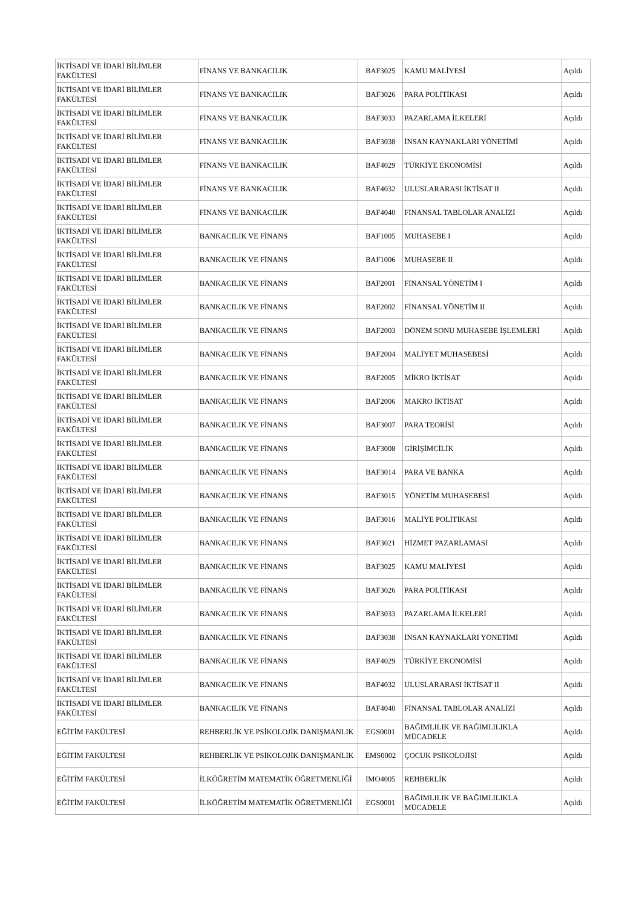| İKTİSADİ VE İDARİ BİLİMLER FAKÜLTESİ | FİNANS VE BANKACILIK | BAF3025 | KAMU MALİYESİ | Açıldı |
| İKTİSADİ VE İDARİ BİLİMLER FAKÜLTESİ | FİNANS VE BANKACILIK | BAF3026 | PARA POLİTİKASI | Açıldı |
| İKTİSADİ VE İDARİ BİLİMLER FAKÜLTESİ | FİNANS VE BANKACILIK | BAF3033 | PAZARLAMA İLKELERİ | Açıldı |
| İKTİSADİ VE İDARİ BİLİMLER FAKÜLTESİ | FİNANS VE BANKACILIK | BAF3038 | İNSAN KAYNAKLARI YÖNETİMİ | Açıldı |
| İKTİSADİ VE İDARİ BİLİMLER FAKÜLTESİ | FİNANS VE BANKACILIK | BAF4029 | TÜRKİYE EKONOMİSİ | Açıldı |
| İKTİSADİ VE İDARİ BİLİMLER FAKÜLTESİ | FİNANS VE BANKACILIK | BAF4032 | ULUSLARARASI İKTİSAT II | Açıldı |
| İKTİSADİ VE İDARİ BİLİMLER FAKÜLTESİ | FİNANS VE BANKACILIK | BAF4040 | FİNANSAL TABLOLAR ANALİZİ | Açıldı |
| İKTİSADİ VE İDARİ BİLİMLER FAKÜLTESİ | BANKACILIK VE FİNANS | BAF1005 | MUHASEBE I | Açıldı |
| İKTİSADİ VE İDARİ BİLİMLER FAKÜLTESİ | BANKACILIK VE FİNANS | BAF1006 | MUHASEBE II | Açıldı |
| İKTİSADİ VE İDARİ BİLİMLER FAKÜLTESİ | BANKACILIK VE FİNANS | BAF2001 | FİNANSAL YÖNETİM I | Açıldı |
| İKTİSADİ VE İDARİ BİLİMLER FAKÜLTESİ | BANKACILIK VE FİNANS | BAF2002 | FİNANSAL YÖNETİM II | Açıldı |
| İKTİSADİ VE İDARİ BİLİMLER FAKÜLTESİ | BANKACILIK VE FİNANS | BAF2003 | DÖNEM SONU MUHASEBE İŞLEMLERİ | Açıldı |
| İKTİSADİ VE İDARİ BİLİMLER FAKÜLTESİ | BANKACILIK VE FİNANS | BAF2004 | MALİYET MUHASEBESİ | Açıldı |
| İKTİSADİ VE İDARİ BİLİMLER FAKÜLTESİ | BANKACILIK VE FİNANS | BAF2005 | MİKRO İKTİSAT | Açıldı |
| İKTİSADİ VE İDARİ BİLİMLER FAKÜLTESİ | BANKACILIK VE FİNANS | BAF2006 | MAKRO İKTİSAT | Açıldı |
| İKTİSADİ VE İDARİ BİLİMLER FAKÜLTESİ | BANKACILIK VE FİNANS | BAF3007 | PARA TEORİSİ | Açıldı |
| İKTİSADİ VE İDARİ BİLİMLER FAKÜLTESİ | BANKACILIK VE FİNANS | BAF3008 | GİRİŞİMCİLİK | Açıldı |
| İKTİSADİ VE İDARİ BİLİMLER FAKÜLTESİ | BANKACILIK VE FİNANS | BAF3014 | PARA VE BANKA | Açıldı |
| İKTİSADİ VE İDARİ BİLİMLER FAKÜLTESİ | BANKACILIK VE FİNANS | BAF3015 | YÖNETİM MUHASEBESİ | Açıldı |
| İKTİSADİ VE İDARİ BİLİMLER FAKÜLTESİ | BANKACILIK VE FİNANS | BAF3016 | MALİYE POLİTİKASI | Açıldı |
| İKTİSADİ VE İDARİ BİLİMLER FAKÜLTESİ | BANKACILIK VE FİNANS | BAF3021 | HİZMET PAZARLAMASI | Açıldı |
| İKTİSADİ VE İDARİ BİLİMLER FAKÜLTESİ | BANKACILIK VE FİNANS | BAF3025 | KAMU MALİYESİ | Açıldı |
| İKTİSADİ VE İDARİ BİLİMLER FAKÜLTESİ | BANKACILIK VE FİNANS | BAF3026 | PARA POLİTİKASI | Açıldı |
| İKTİSADİ VE İDARİ BİLİMLER FAKÜLTESİ | BANKACILIK VE FİNANS | BAF3033 | PAZARLAMA İLKELERİ | Açıldı |
| İKTİSADİ VE İDARİ BİLİMLER FAKÜLTESİ | BANKACILIK VE FİNANS | BAF3038 | İNSAN KAYNAKLARI YÖNETİMİ | Açıldı |
| İKTİSADİ VE İDARİ BİLİMLER FAKÜLTESİ | BANKACILIK VE FİNANS | BAF4029 | TÜRKİYE EKONOMİSİ | Açıldı |
| İKTİSADİ VE İDARİ BİLİMLER FAKÜLTESİ | BANKACILIK VE FİNANS | BAF4032 | ULUSLARARASI İKTİSAT II | Açıldı |
| İKTİSADİ VE İDARİ BİLİMLER FAKÜLTESİ | BANKACILIK VE FİNANS | BAF4040 | FİNANSAL TABLOLAR ANALİZİ | Açıldı |
| EĞİTİM FAKÜLTESİ | REHBERLİK VE PSİKOLOJİK DANIŞMANLIK | EGS0001 | BAĞIMLILIK VE BAĞIMLILIKLA MÜCADELE | Açıldı |
| EĞİTİM FAKÜLTESİ | REHBERLİK VE PSİKOLOJİK DANIŞMANLIK | EMS0002 | ÇOCUK PSİKOLOJİSİ | Açıldı |
| EĞİTİM FAKÜLTESİ | İLKÖĞRETİM MATEMATİK ÖĞRETMENLİĞİ | IMO4005 | REHBERLİK | Açıldı |
| EĞİTİM FAKÜLTESİ | İLKÖĞRETİM MATEMATİK ÖĞRETMENLİĞİ | EGS0001 | BAĞIMLILIK VE BAĞIMLILIKLA MÜCADELE | Açıldı |